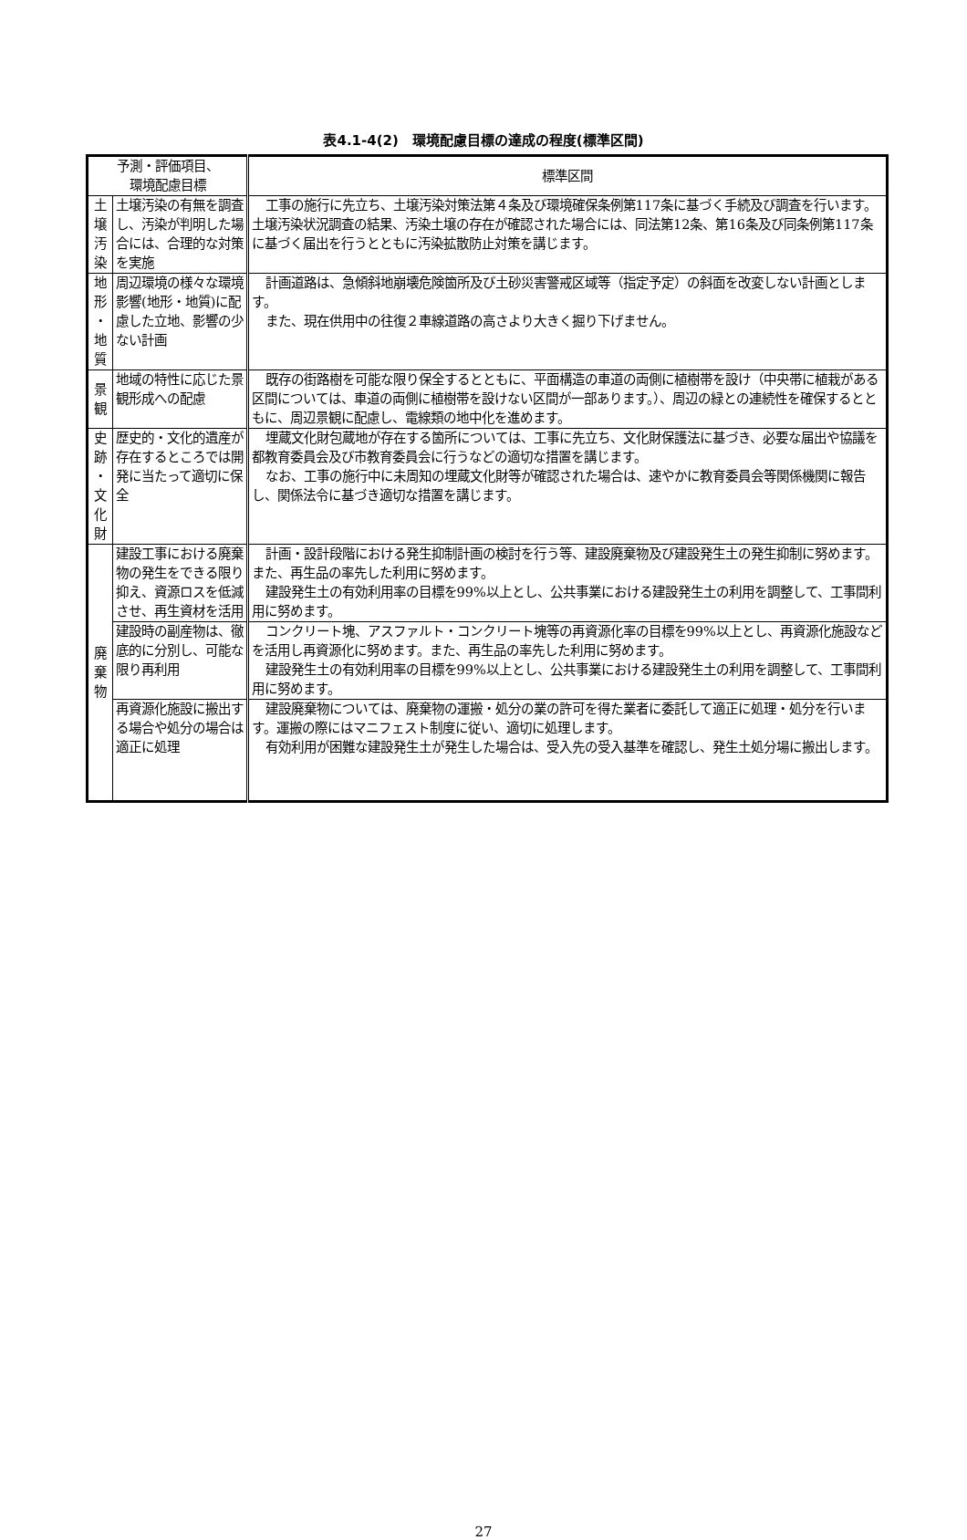表4.1-4(2)　環境配慮目標の達成の程度(標準区間)
| 予測・評価項目、 環境配慮目標 | | 標準区間 |
| --- | --- | --- |
| 土 壌 汚 染 | 土壌汚染の有無を調査し、汚染が判明した場合には、合理的な対策を実施 | 工事の施行に先立ち、土壌汚染対策法第４条及び環境確保条例第117条に基づく手続及び調査を行います。土壌汚染状況調査の結果、汚染土壌の存在が確認された場合には、同法第12条、第16条及び同条例第117条に基づく届出を行うとともに汚染拡散防止対策を講じます。 |
| 地 形 ・ 地 質 | 周辺環境の様々な環境影響(地形・地質)に配慮した立地、影響の少ない計画 | 計画道路は、急傾斜地崩壊危険箇所及び土砂災害警戒区域等（指定予定）の斜面を改変しない計画とします。 また、現在供用中の往復２車線道路の高さより大きく掘り下げません。 |
| 景 観 | 地域の特性に応じた景観形成への配慮 | 既存の街路樹を可能な限り保全するとともに、平面構造の車道の両側に植樹帯を設け（中央帯に植栽がある区間については、車道の両側に植樹帯を設けない区間が一部あります。）、周辺の緑との連続性を確保するとともに、周辺景観に配慮し、電線類の地中化を進めます。 |
| 史 跡 ・ 文 化 財 | 歴史的・文化的遺産が存在するところでは開発に当たって適切に保全 | 埋蔵文化財包蔵地が存在する箇所については、工事に先立ち、文化財保護法に基づき、必要な届出や協議を都教育委員会及び市教育委員会に行うなどの適切な措置を講じます。 なお、工事の施行中に未周知の埋蔵文化財等が確認された場合は、速やかに教育委員会等関係機関に報告し、関係法令に基づき適切な措置を講じます。 |
| 廃 棄 物 | 建設工事における廃棄物の発生をできる限り抑え、資源ロスを低減させ、再生資材を活用 | 計画・設計段階における発生抑制計画の検討を行う等、建設廃棄物及び建設発生土の発生抑制に努めます。また、再生品の率先した利用に努めます。 建設発生土の有効利用率の目標を99%以上とし、公共事業における建設発生土の利用を調整して、工事間利用に努めます。 |
| | 建設時の副産物は、徹底的に分別し、可能な限り再利用 | コンクリート塊、アスファルト・コンクリート塊等の再資源化率の目標を99%以上とし、再資源化施設などを活用し再資源化に努めます。また、再生品の率先した利用に努めます。 建設発生土の有効利用率の目標を99%以上とし、公共事業における建設発生土の利用を調整して、工事間利用に努めます。 |
| | 再資源化施設に搬出する場合や処分の場合は適正に処理 | 建設廃棄物については、廃棄物の運搬・処分の業の許可を得た業者に委託して適正に処理・処分を行います。運搬の際にはマニフェスト制度に従い、適切に処理します。 有効利用が困難な建設発生土が発生した場合は、受入先の受入基準を確認し、発生土処分場に搬出します。 |
27